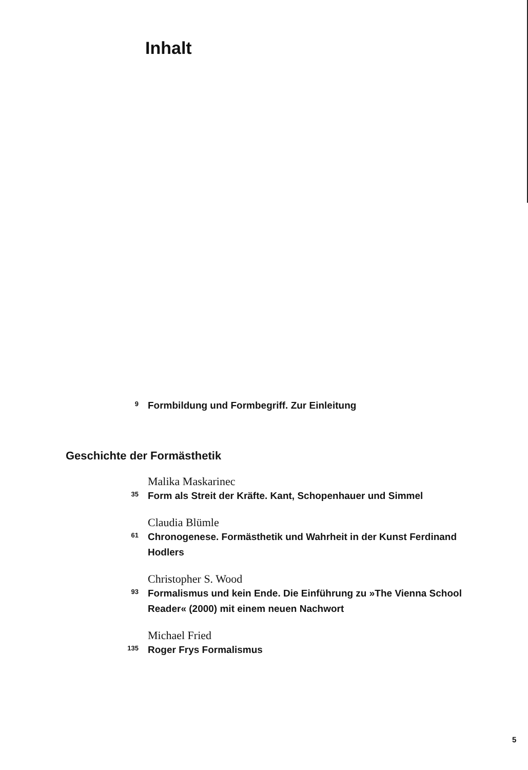Inhalt
9
Formbildung und Formbegriff. Zur Einleitung
Geschichte der Formästhetik
Malika Maskarinec
35
Form als Streit der Kräfte. Kant, Schopenhauer und Simmel
Claudia Blümle
61
Chronogenese. Formästhetik und Wahrheit in der Kunst Ferdinand Hodlers
Christopher S. Wood
93
Formalismus und kein Ende. Die Einführung zu »The Vienna School Reader« (2000) mit einem neuen Nachwort
Michael Fried
135
Roger Frys Formalismus
5